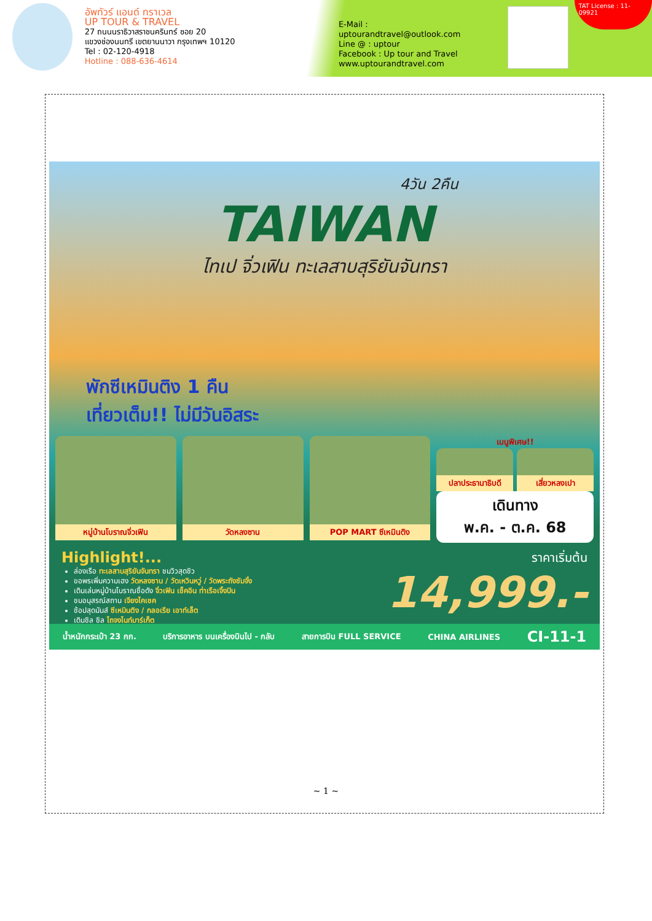อัพทัวร์ แอนด์ ทราเวล
UP TOUR & TRAVEL
27 ถนนนราธิวาสราชนครินทร์ ซอย 20
แขวงช่องนนทรี เขตยานนาวา กรุงเทพฯ 10120
Tel : 02-120-4918
Hotline : 088-636-4614
E-Mail : uptourandtravel@outlook.com
Line @ : uptour
Facebook : Up tour and Travel
www.uptourandtravel.com
TAT License : 11-09921
4วัน 2คืน
TAIWAN
ไทเป จิ่วเฟิน ทะเลสาบสุริยันจันทรา
พักซีเหมินติง 1 คืน
เที่ยวเต็ม!! ไม่มีวันอิสระ
หมู่บ้านโบราณจิ่วเฟิน วัดหลงซาน POP MART ซีเหมินติง
เมนูพิเศษ!!
ปลาประธานาธิบดี เสี่ยวหลงเปา
เดินทาง
พ.ค. - ต.ค. 68
Highlight!...
ล่องเรือ ทะเลสาบสุริยันจันทรา ชมวิวสุดชิว
ขอพรเพิ่มความเฮง วัดหลงซาน / วัดเหวินหวู่ / วัดพระถังซัมจั๋ง
เดินเล่นหมู่บ้านโบราณชื่อดัง จิ่วเฟิน เช็คอิน ท่าเรือเจิ้งปิน
ชมอนุสรณ์สถาน เจียงไคเชค
ช้อปสุดมันส์ ซีเหมินติง / กลอเรีย เอาท์เล็ต
เดินชิล ชิล ไถจงไนท์มาร์เก็ต
ราคาเริ่มต้น
14,999.-
น้ำหนักกระเป๋า 23 กก. บริการอาหาร บนเครื่องบินไป - กลับ สายการบิน FULL SERVICE CHINA AIRLINES CI-11-1
~ 1 ~